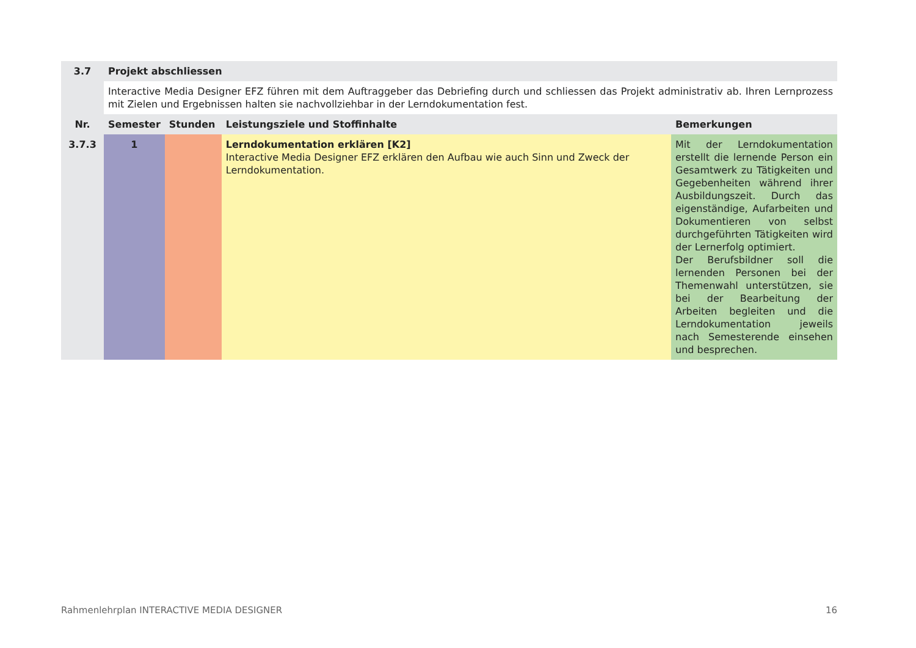| 3.7 | Projekt abschliessen | | | |
| --- | --- | --- | --- | --- |
| | Interactive Media Designer EFZ führen mit dem Auftraggeber das Debriefing durch und schliessen das Projekt administrativ ab. Ihren Lernprozess mit Zielen und Ergebnissen halten sie nachvollziehbar in der Lerndokumentation fest. | | | |
| Nr. | Semester | Stunden | Leistungsziele und Stoffinhalte | Bemerkungen |
| 3.7.3 | 1 | | Lerndokumentation erklären [K2] Interactive Media Designer EFZ erklären den Aufbau wie auch Sinn und Zweck der Lerndokumentation. | Mit der Lerndokumentation erstellt die lernende Person ein Gesamtwerk zu Tätigkeiten und Gegebenheiten während ihrer Ausbildungszeit. Durch das eigenständige, Aufarbeiten und Dokumentieren von selbst durchgeführten Tätigkeiten wird der Lernerfolg optimiert. Der Berufsbildner soll die lernenden Personen bei der Themenwahl unterstützen, sie bei der Bearbeitung der Arbeiten begleiten und die Lerndokumentation jeweils nach Semesterende einsehen und besprechen. |
Rahmenlehrplan INTERACTIVE MEDIA DESIGNER 16